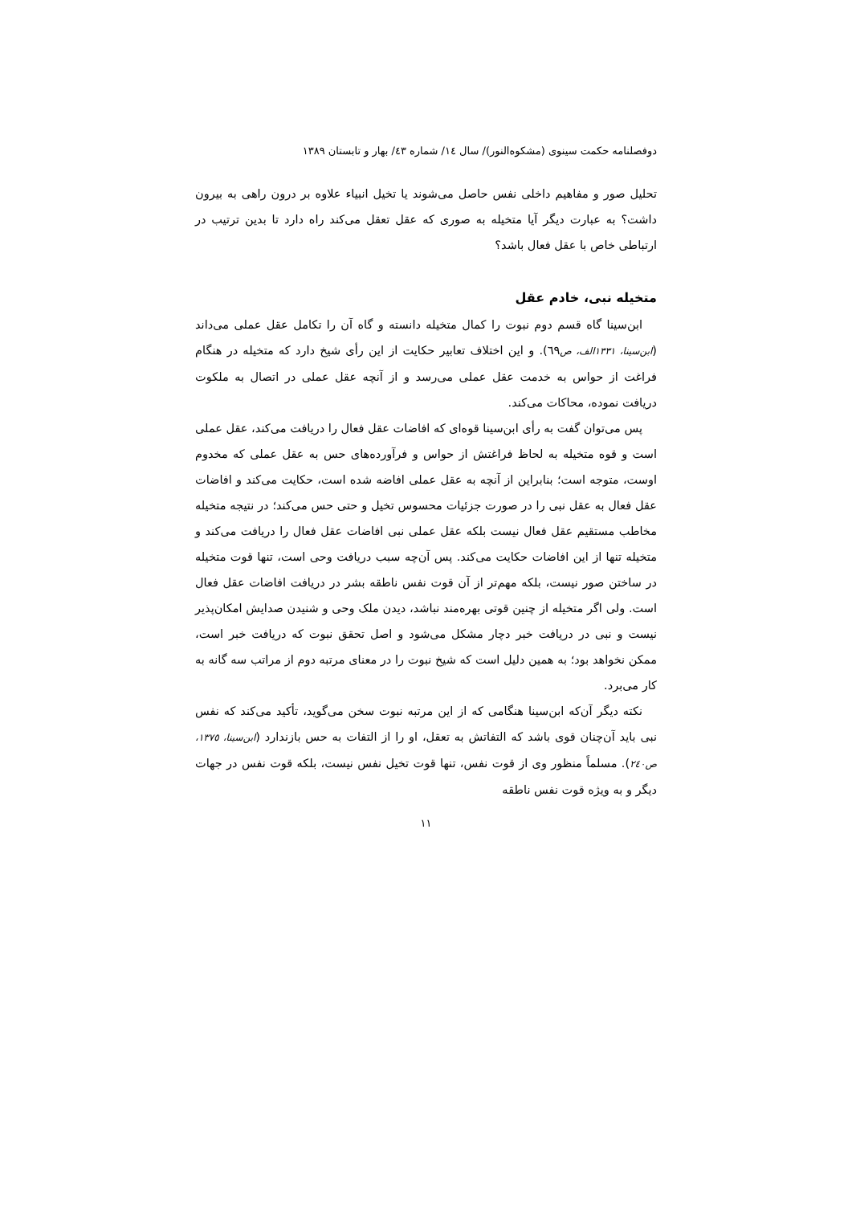دوفصلنامه حکمت سینوی (مشکوه‌النور)/ سال ١٤/ شماره ٤٣/ بهار و تابستان ١٣٨٩
تحلیل صور و مفاهیم داخلی نفس حاصل می‌شوند یا تخیل انبیاء علاوه بر درون راهی به بیرون داشت؟ به عبارت دیگر آیا متخیله به صوری که عقل تعقل می‌کند راه دارد تا بدین ترتیب در ارتباطی خاص با عقل فعال باشد؟
متخیله نبی، خادم عقل
ابن‌سینا گاه قسم دوم نبوت را کمال متخیله دانسته و گاه آن را تکامل عقل عملی می‌داند (ابن‌سینا، ١٣٣١الف، ص٦٩). و این اختلاف تعابیر حکایت از این رأی شیخ دارد که متخیله در هنگام فراغت از حواس به خدمت عقل عملی می‌رسد و از آنچه عقل عملی در اتصال به ملکوت دریافت نموده، محاکات می‌کند.
پس می‌توان گفت به رأی ابن‌سینا قوه‌ای که افاضات عقل فعال را دریافت می‌کند، عقل عملی است و قوه متخیله به لحاظ فراغتش از حواس و فرآورده‌های حس به عقل عملی که مخدوم اوست، متوجه است؛ بنابراین از آنچه به عقل عملی افاضه شده است، حکایت می‌کند و افاضات عقل فعال به عقل نبی را در صورت جزئیات محسوس تخیل و حتی حس می‌کند؛ در نتیجه متخیله مخاطب مستقیم عقل فعال نیست بلکه عقل عملی نبی افاضات عقل فعال را دریافت می‌کند و متخیله تنها از این افاضات حکایت می‌کند. پس آن‌چه سبب دریافت وحی است، تنها قوت متخیله در ساختن صور نیست، بلکه مهم‌تر از آن قوت نفس ناطقه بشر در دریافت افاضات عقل فعال است. ولی اگر متخیله از چنین قوتی بهره‌مند نباشد، دیدن ملک وحی و شنیدن صدایش امکان‌پذیر نیست و نبی در دریافت خبر دچار مشکل می‌شود و اصل تحقق نبوت که دریافت خبر است، ممکن نخواهد بود؛ به همین دلیل است که شیخ نبوت را در معنای مرتبه دوم از مراتب سه گانه به کار می‌برد.
نکته دیگر آن‌که ابن‌سینا هنگامی که از این مرتبه نبوت سخن می‌گوید، تأکید می‌کند که نفس نبی باید آن‌چنان قوی باشد که التفاتش به تعقل، او را از التفات به حس بازندارد (ابن‌سینا، ١٣٧٥، ص٢٤٠). مسلماً منظور وی از قوت نفس، تنها قوت تخیل نفس نیست، بلکه قوت نفس در جهات دیگر و به ویژه قوت نفس ناطقه
١١